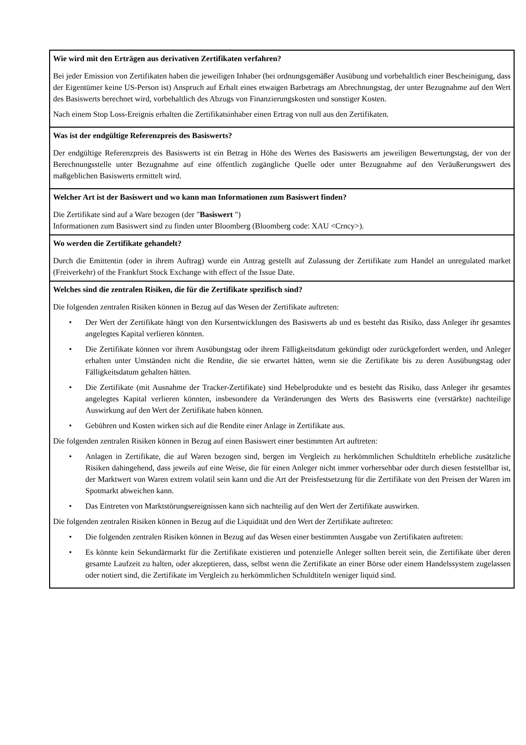| Wie wird mit den Erträgen aus derivativen Zertifikaten verfahren? Bei jeder Emission von Zertifikaten haben die jeweiligen Inhaber (bei ordnungsgemäßer Ausübung und vorbehaltlich einer Bescheinigung, dass der Eigentümer keine US-Person ist) Anspruch auf Erhalt eines etwaigen Barbetrags am Abrechnungstag, der unter Bezugnahme auf den Wert des Basiswerts berechnet wird, vorbehaltlich des Abzugs von Finanzierungskosten und sonstiger Kosten. Nach einem Stop Loss-Ereignis erhalten die Zertifikatsinhaber einen Ertrag von null aus den Zertifikaten. |
| Was ist der endgültige Referenzpreis des Basiswerts? Der endgültige Referenzpreis des Basiswerts ist ein Betrag in Höhe des Wertes des Basiswerts am jeweiligen Bewertungstag, der von der Berechnungsstelle unter Bezugnahme auf eine öffentlich zugängliche Quelle oder unter Bezugnahme auf den Veräußerungswert des maßgeblichen Basiswerts ermittelt wird. |
| Welcher Art ist der Basiswert und wo kann man Informationen zum Basiswert finden? Die Zertifikate sind auf a Ware bezogen (der " Basiswert ") Informationen zum Basiswert sind zu finden unter Bloomberg (Bloomberg code: XAU <Crncy>). |
| Wo werden die Zertifikate gehandelt? Durch die Emittentin (oder in ihrem Auftrag) wurde ein Antrag gestellt auf Zulassung der Zertifikate zum Handel an unregulated market (Freiverkehr) of the Frankfurt Stock Exchange with effect of the Issue Date. |
| Welches sind die zentralen Risiken, die für die Zertifikate spezifisch sind? Die folgenden zentralen Risiken können in Bezug auf das Wesen der Zertifikate auftreten: • Der Wert der Zertifikate hängt von den Kursentwicklungen des Basiswerts ab und es besteht das Risiko, dass Anleger ihr gesamtes angelegtes Kapital verlieren könnten. • Die Zertifikate können vor ihrem Ausübungstag oder ihrem Fälligkeitsdatum gekündigt oder zurückgefordert werden, und Anleger erhalten unter Umständen nicht die Rendite, die sie erwartet hätten, wenn sie die Zertifikate bis zu deren Ausübungstag oder Fälligkeitsdatum gehalten hätten. • Die Zertifikate (mit Ausnahme der Tracker-Zertifikate) sind Hebelprodukte und es besteht das Risiko, dass Anleger ihr gesamtes angelegtes Kapital verlieren könnten, insbesondere da Veränderungen des Werts des Basiswerts eine (verstärkte) nachteilige Auswirkung auf den Wert der Zertifikate haben können. • Gebühren und Kosten wirken sich auf die Rendite einer Anlage in Zertifikate aus. Die folgenden zentralen Risiken können in Bezug auf einen Basiswert einer bestimmten Art auftreten: • Anlagen in Zertifikate, die auf Waren bezogen sind, bergen im Vergleich zu herkömmlichen Schuldtiteln erhebliche zusätzliche Risiken dahingehend, dass jeweils auf eine Weise, die für einen Anleger nicht immer vorhersehbar oder durch diesen feststellbar ist, der Marktwert von Waren extrem volatil sein kann und die Art der Preisfestsetzung für die Zertifikate von den Preisen der Waren im Spotmarkt abweichen kann. • Das Eintreten von Marktstörungsereignissen kann sich nachteilig auf den Wert der Zertifikate auswirken. Die folgenden zentralen Risiken können in Bezug auf die Liquidität und den Wert der Zertifikate auftreten: • Die folgenden zentralen Risiken können in Bezug auf das Wesen einer bestimmten Ausgabe von Zertifikaten auftreten: • Es könnte kein Sekundärmarkt für die Zertifikate existieren und potenzielle Anleger sollten bereit sein, die Zertifikate über deren gesamte Laufzeit zu halten, oder akzeptieren, dass, selbst wenn die Zertifikate an einer Börse oder einem Handelssystem zugelassen oder notiert sind, die Zertifikate im Vergleich zu herkömmlichen Schuldtiteln weniger liquid sind. |